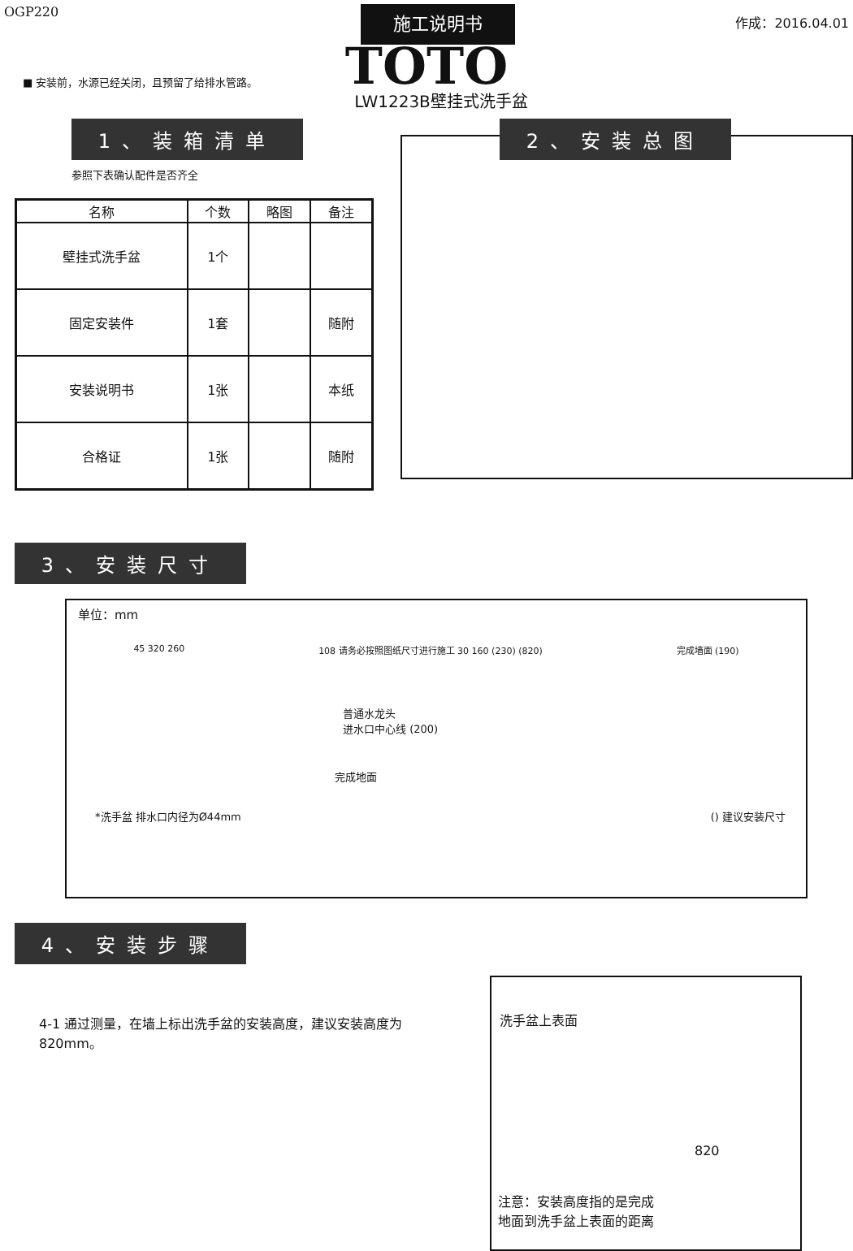OGP220
施工说明书
作成：2016.04.01
TOTO
■ 安装前，水源已经关闭，且预留了给排水管路。
LW1223B壁挂式洗手盆
1、装箱清单
参照下表确认配件是否齐全
| 名称 | 个数 | 略图 | 备注 |
| --- | --- | --- | --- |
| 壁挂式洗手盆 | 1个 | | |
| 固定安装件 | 1套 | | 随附 |
| 安装说明书 | 1张 | | 本纸 |
| 合格证 | 1张 | | 随附 |
2、安装总图
3、安装尺寸
单位：mm
45 320 260 108 请务必按照图纸尺寸进行施工 30 160 (230) (820) 完成墙面 (190)
普通水龙头
进水口中心线 (200)
完成地面
*洗手盆 排水口内径为Ø44mm () 建议安装尺寸
4、安装步骤
4-1 通过测量，在墙上标出洗手盆的安装高度，建议安装高度为820mm。
洗手盆上表面
820
注意：安装高度指的是完成
地面到洗手盆上表面的距离